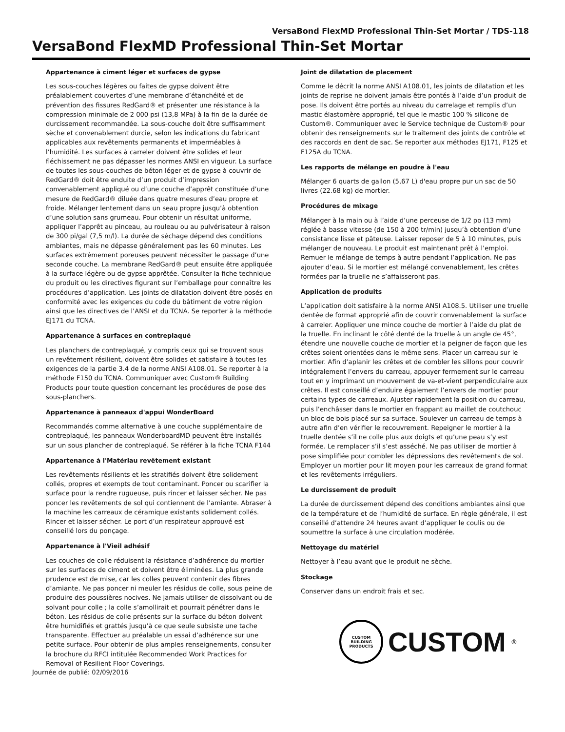VersaBond FlexMD Professional Thin-Set Mortar / TDS-118
VersaBond FlexMD Professional Thin-Set Mortar
Appartenance à ciment léger et surfaces de gypse
Les sous-couches légères ou faites de gypse doivent être préalablement couvertes d’une membrane d’étanchéité et de prévention des fissures RedGard® et présenter une résistance à la compression minimale de 2 000 psi (13,8 MPa) à la fin de la durée de durcissement recommandée. La sous-couche doit être suffisamment sèche et convenablement durcie, selon les indications du fabricant applicables aux revêtements permanents et imperméables à l’humidité. Les surfaces à carreler doivent être solides et leur fléchissement ne pas dépasser les normes ANSI en vigueur. La surface de toutes les sous-couches de béton léger et de gypse à couvrir de RedGard® doit être enduite d’un produit d’impression convenablement appliqué ou d’une couche d’apprêt constituée d’une mesure de RedGard® diluée dans quatre mesures d’eau propre et froide. Mélanger lentement dans un seau propre jusqu’à obtention d’une solution sans grumeau. Pour obtenir un résultat uniforme, appliquer l’apprêt au pinceau, au rouleau ou au pulvérisateur à raison de 300 pi/gal (7,5 m/l). La durée de séchage dépend des conditions ambiantes, mais ne dépasse généralement pas les 60 minutes. Les surfaces extrêmement poreuses peuvent nécessiter le passage d’une seconde couche. La membrane RedGard® peut ensuite être appliquée à la surface légère ou de gypse apprêtée. Consulter la fiche technique du produit ou les directives figurant sur l’emballage pour connaître les procédures d’application. Les joints de dilatation doivent être posés en conformité avec les exigences du code du bâtiment de votre région ainsi que les directives de l’ANSI et du TCNA. Se reporter à la méthode EJ171 du TCNA.
Appartenance à surfaces en contreplaqué
Les planchers de contreplaqué, y compris ceux qui se trouvent sous un revêtement résilient, doivent être solides et satisfaire à toutes les exigences de la partie 3.4 de la norme ANSI A108.01. Se reporter à la méthode F150 du TCNA. Communiquer avec Custom® Building Products pour toute question concernant les procédures de pose des sous-planchers.
Appartenance à panneaux d'appui WonderBoard
Recommandés comme alternative à une couche supplémentaire de contreplaqué, les panneaux WonderboardMD peuvent être installés sur un sous plancher de contreplaqué. Se référer à la fiche TCNA F144
Appartenance à l'Matériau revêtement existant
Les revêtements résilients et les stratifiés doivent être solidement collés, propres et exempts de tout contaminant. Poncer ou scarifier la surface pour la rendre rugueuse, puis rincer et laisser sécher. Ne pas poncer les revêtements de sol qui contiennent de l’amiante. Abraser à la machine les carreaux de céramique existants solidement collés. Rincer et laisser sécher. Le port d’un respirateur approuvé est conseillé lors du ponçage.
Appartenance à l'Vieil adhésif
Les couches de colle réduisent la résistance d’adhérence du mortier sur les surfaces de ciment et doivent être éliminées. La plus grande prudence est de mise, car les colles peuvent contenir des fibres d’amiante. Ne pas poncer ni meuler les résidus de colle, sous peine de produire des poussières nocives. Ne jamais utiliser de dissolvant ou de solvant pour colle ; la colle s’amollirait et pourrait pénétrer dans le béton. Les résidus de colle présents sur la surface du béton doivent être humidifiés et grattés jusqu’à ce que seule subsiste une tache transparente. Effectuer au préalable un essai d’adhérence sur une petite surface. Pour obtenir de plus amples renseignements, consulter la brochure du RFCI intitulée Recommended Work Practices for Removal of Resilient Floor Coverings.
Joint de dilatation de placement
Comme le décrit la norme ANSI A108.01, les joints de dilatation et les joints de reprise ne doivent jamais être pontés à l’aide d’un produit de pose. Ils doivent être portés au niveau du carrelage et remplis d’un mastic élastomère approprié, tel que le mastic 100 % silicone de Custom®. Communiquer avec le Service technique de Custom® pour obtenir des renseignements sur le traitement des joints de contrôle et des raccords en dent de sac. Se reporter aux méthodes EJ171, F125 et F125A du TCNA.
Les rapports de mélange en poudre à l'eau
Mélanger 6 quarts de gallon (5,67 L) d'eau propre pur un sac de 50 livres (22.68 kg) de mortier.
Procédures de mixage
Mélanger à la main ou à l’aide d’une perceuse de 1/2 po (13 mm) réglée à basse vitesse (de 150 à 200 tr/min) jusqu’à obtention d’une consistance lisse et pâteuse. Laisser reposer de 5 à 10 minutes, puis mélanger de nouveau. Le produit est maintenant prêt à l’emploi. Remuer le mélange de temps à autre pendant l’application. Ne pas ajouter d’eau. Si le mortier est mélangé convenablement, les crêtes formées par la truelle ne s’affaisseront pas.
Application de produits
L’application doit satisfaire à la norme ANSI A108.5. Utiliser une truelle dentée de format approprié afin de couvrir convenablement la surface à carreler. Appliquer une mince couche de mortier à l’aide du plat de la truelle. En inclinant le côté denté de la truelle à un angle de 45°, étendre une nouvelle couche de mortier et la peigner de façon que les crêtes soient orientées dans le même sens. Placer un carreau sur le mortier. Afin d’aplanir les crêtes et de combler les sillons pour couvrir intégralement l’envers du carreau, appuyer fermement sur le carreau tout en y imprimant un mouvement de va-et-vient perpendiculaire aux crêtes. Il est conseillé d’enduire également l’envers de mortier pour certains types de carreaux. Ajuster rapidement la position du carreau, puis l’enchâsser dans le mortier en frappant au maillet de coutchouc un bloc de bois placé sur sa surface. Soulever un carreau de temps à autre afin d’en vérifier le recouvrement. Repeigner le mortier à la truelle dentée s’il ne colle plus aux doigts et qu’une peau s’y est formée. Le remplacer s’il s’est asséché. Ne pas utiliser de mortier à pose simplifiée pour combler les dépressions des revêtements de sol. Employer un mortier pour lit moyen pour les carreaux de grand format et les revêtements irréguliers.
Le durcissement de produit
La durée de durcissement dépend des conditions ambiantes ainsi que de la température et de l’humidité de surface. En règle générale, il est conseillé d’attendre 24 heures avant d’appliquer le coulis ou de soumettre la surface à une circulation modérée.
Nettoyage du matériel
Nettoyer à l’eau avant que le produit ne sèche.
Stockage
Conserver dans un endroit frais et sec.
CUSTOM BUILDING PRODUCTS
CUSTOM<sup>®</sup>
Journée de publié: 02/09/2016